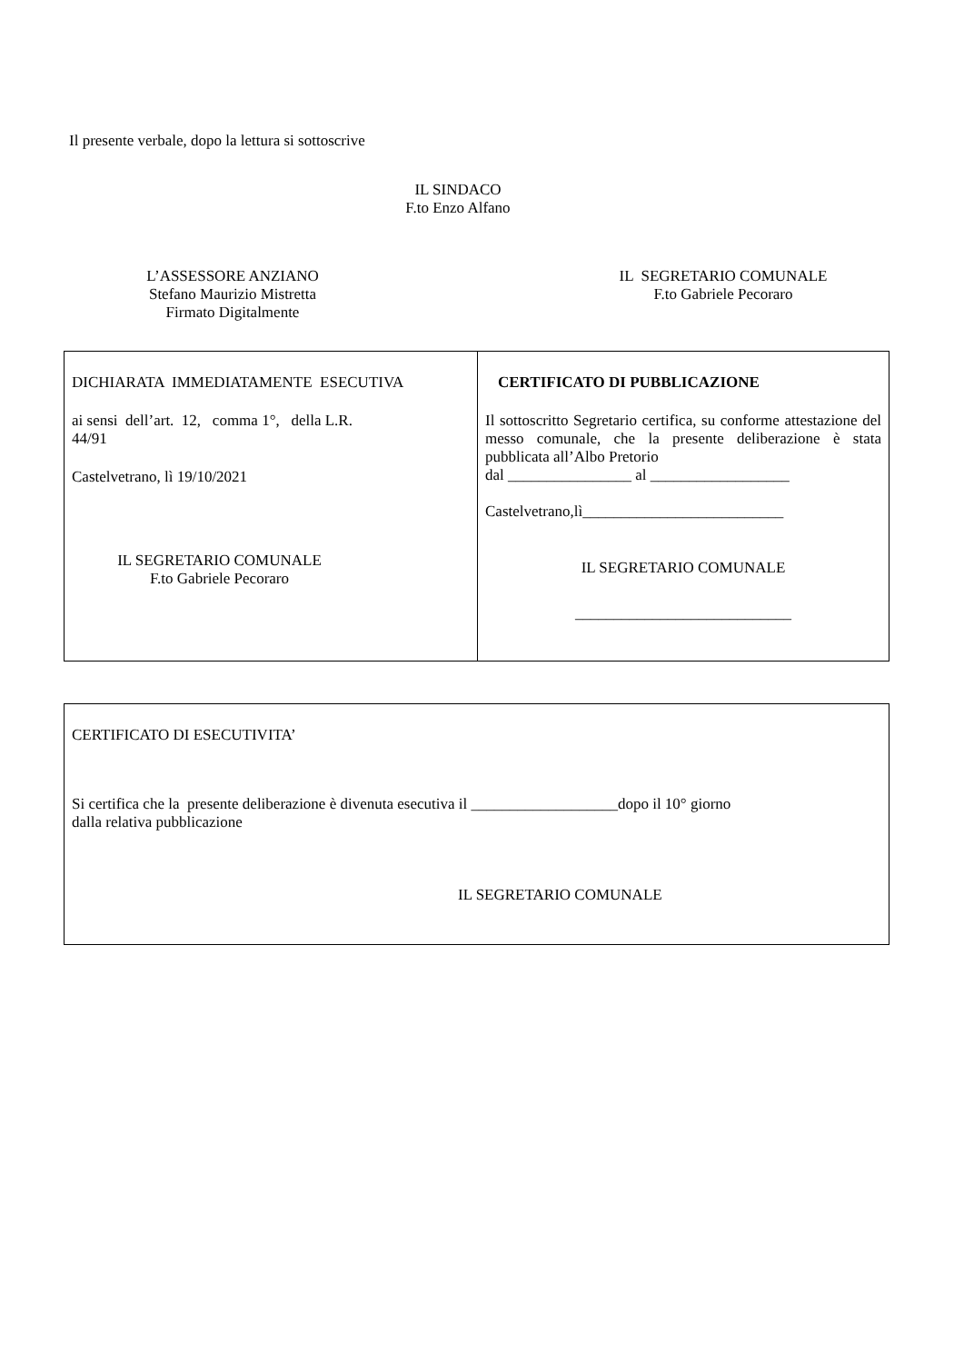Il presente verbale, dopo la lettura si sottoscrive
IL SINDACO
F.to Enzo Alfano
L’ASSESSORE ANZIANO
Stefano Maurizio Mistretta
Firmato Digitalmente
IL SEGRETARIO COMUNALE
F.to Gabriele Pecoraro
| DICHIARATA IMMEDIATAMENTE ESECUTIVA ai sensi dell’art. 12, comma 1°, della L.R. 44/91 Castelvetrano, lì 19/10/2021 IL SEGRETARIO COMUNALE F.to Gabriele Pecoraro | CERTIFICATO DI PUBBLICAZIONE Il sottoscritto Segretario certifica, su conforme attestazione del messo comunale, che la presente deliberazione è stata pubblicata all’Albo Pretorio dal ________________ al __________________ Castelvetrano,lì__________________________ IL SEGRETARIO COMUNALE ____________________________ |
| CERTIFICATO DI ESECUTIVITA’ Si certifica che la presente deliberazione è divenuta esecutiva il ___________________dopo il 10° giorno dalla relativa pubblicazione IL SEGRETARIO COMUNALE |